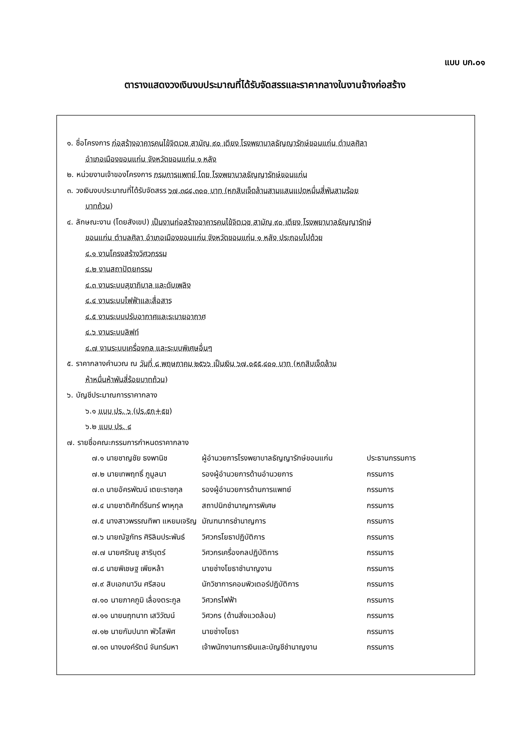แบบ บก.๐๑
ตารางแสดงวงเงินงบประมาณที่ได้รับจัดสรรและราคากลางในงานจ้างก่อสร้าง
๑. ชื่อโครงการ ก่อสร้างอาคารคนไข้จิตเวช สามัญ ๙๐ เตียง โรงพยาบาลธัญญารักษ์ขอนแก่น ตำบลศิลา
อำเภอเมืองขอนแก่น จังหวัดขอนแก่น ๑ หลัง
๒. หน่วยงานเจ้าของโครงการ กรมการแพทย์ โดย โรงพยาบาลธัญญารักษ์ขอนแก่น
๓. วงเงินงบประมาณที่ได้รับจัดสรร ๖๗,๓๘๔,๓๐๐ บาท (หกสิบเจ็ดล้านสามแสนแปดหมื่นสี่พันสามร้อย
บาทถ้วน)
๔. ลักษณะงาน (โดยสังเขป) เป็นงานก่อสร้างอาคารคนไข้จิตเวช สามัญ ๙๐ เตียง โรงพยาบาลธัญญารักษ์
ขอนแก่น ตำบลศิลา อำเภอเมืองขอนแก่น จังหวัดขอนแก่น ๑ หลัง ประกอบไปด้วย
๔.๑ งานโครงสร้างวิศวกรรม
๔.๒ งานสถาปัตยกรรม
๔.๓ งานระบบสุขาภิบาล และดับเพลิง
๔.๔ งานระบบไฟฟ้าและสื่อสาร
๔.๕ งานระบบปรับอากาศและระบายอากาศ
๔.๖ งานระบบลิฟท์
๔.๗ งานระบบเครื่องกล และระบบพิเศษอื่นๆ
๕. ราคากลางคำนวณ ณ วันที่ ๘ พฤษภาคม ๒๕๖๖ เป็นเงิน ๖๗,๐๕๕,๔๐๐ บาท (หกสิบเจ็ดล้าน
ห้าหมื่นห้าพันสี่ร้อยบาทถ้วน)
๖. บัญชีประมาณการราคากลาง
๖.๑ แบบ ปร. ๖ (ปร.๕ก+๕ข)
๖.๒ แบบ ปร. ๔
๗. รายชื่อคณะกรรมการกำหนดราคากลาง
๗.๑ นายชาญชัย ธงพานิช ผู้อำนวยการโรงพยาบาลธัญญารักษ์ขอนแก่น ประธานกรรมการ
๗.๒ นายเทพฤทธิ์ ภูมูลนา รองผู้อำนวยการด้านอำนวยการ กรรมการ
๗.๓ นายอัครพัฒน์ เตยะราชกุล รองผู้อำนวยการด้านการแพทย์ กรรมการ
๗.๔ นายชาติศักดิ์รินทร์ พาหุกุล สถาปนิกชำนาญการพิเศษ กรรมการ
๗.๕ นางสาวพรรณทิพา แหยมเจริญ มัณฑนากรชำนาญการ กรรมการ
๗.๖ นายณัฐภัทร ศิริลิมประพันธ์ วิศวกรโยธาปฏิบัติการ กรรมการ
๗.๗ นายศรัณยู สาริบุตร์ วิศวกรเครื่องกลปฏิบัติการ กรรมการ
๗.๘ นายพิเชษฐ เพียหล้า นายช่างโยธาชำนาญงาน กรรมการ
๗.๙ สิบเอกนาวิน ศรีสอน นักวิชาการคอมพิวเตอร์ปฏิบัติการ กรรมการ
๗.๑๐ นายภาคภูมิ เลื่องตระกูล วิศวกรไฟฟ้า กรรมการ
๗.๑๑ นายนฤทนาท เสวิวัฒน์ วิศวกร (ด้านสิ่งแวดล้อม) กรรมการ
๗.๑๒ นายกัมปนาท พัวโสพิศ นายช่างโยธา กรรมการ
๗.๑๓ นางนงค์รัตน์ จันทร์มหา เจ้าพนักงานการเงินและบัญชีชำนาญงาน กรรมการ